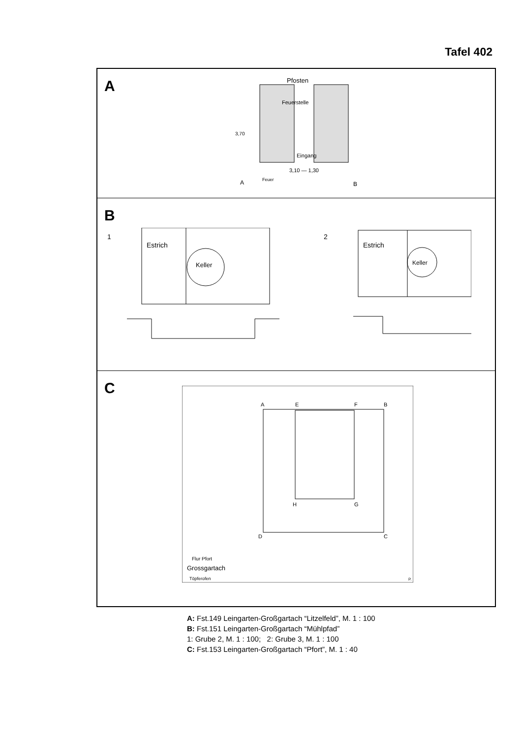Tafel 402
A
Pfosten
Feuerstelle
Eingang
3,70
3,10 — 1,30
A
Feuer
B
B
1 2
Estrich
Keller
Estrich
Keller
C
A
E
F
B
H
G
D
C
Flur Pfort
Grossgartach
Töpferofen
P.
A: Fst.149 Leingarten-Großgartach “Litzelfeld”, M. 1 : 100
B: Fst.151 Leingarten-Großgartach “Mühlpfad”
1: Grube 2, M. 1 : 100; 2: Grube 3, M. 1 : 100
C: Fst.153 Leingarten-Großgartach “Pfort”, M. 1 : 40